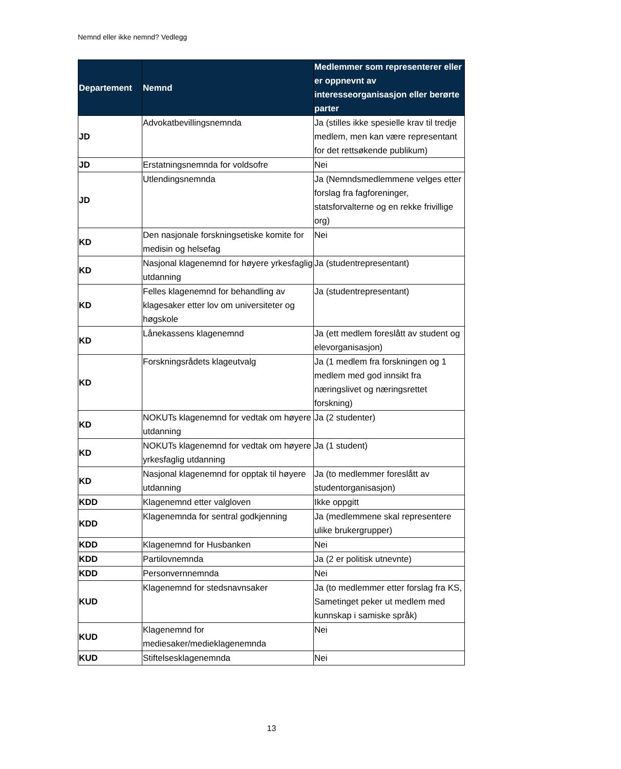Nemnd eller ikke nemnd? Vedlegg
| Departement | Nemnd | Medlemmer som representerer eller er oppnevnt av interesseorganisasjon eller berørte parter |
| --- | --- | --- |
| JD | Advokatbevillingsnemnda | Ja (stilles ikke spesielle krav til tredje medlem, men kan være representant for det rettsøkende publikum) |
| JD | Erstatningsnemnda for voldsofre | Nei |
| JD | Utlendingsnemnda | Ja (Nemndsmedlemmene velges etter forslag fra fagforeninger, statsforvalterne og en rekke frivillige org) |
| KD | Den nasjonale forskningsetiske komite for medisin og helsefag | Nei |
| KD | Nasjonal klagenemnd for høyere yrkesfaglig utdanning | Ja (studentrepresentant) |
| KD | Felles klagenemnd for behandling av klagesaker etter lov om universiteter og høgskole | Ja (studentrepresentant) |
| KD | Lånekassens klagenemnd | Ja (ett medlem foreslått av student og elevorganisasjon) |
| KD | Forskningsrådets klageutvalg | Ja (1 medlem fra forskningen og 1 medlem med god innsikt fra næringslivet og næringsrettet forskning) |
| KD | NOKUTs klagenemnd for vedtak om høyere utdanning | Ja (2 studenter) |
| KD | NOKUTs klagenemnd for vedtak om høyere yrkesfaglig utdanning | Ja (1 student) |
| KD | Nasjonal klagenemnd for opptak til høyere utdanning | Ja (to medlemmer foreslått av studentorganisasjon) |
| KDD | Klagenemnd etter valgloven | Ikke oppgitt |
| KDD | Klagenemnda for sentral godkjenning | Ja (medlemmene skal representere ulike brukergrupper) |
| KDD | Klagenemnd for Husbanken | Nei |
| KDD | Partilovnemnda | Ja (2 er politisk utnevnte) |
| KDD | Personvernnemnda | Nei |
| KUD | Klagenemnd for stedsnavnsaker | Ja (to medlemmer etter forslag fra KS, Sametinget peker ut medlem med kunnskap i samiske språk) |
| KUD | Klagenemnd for mediesaker/medieklagenemnda | Nei |
| KUD | Stiftelsesklagenemnda | Nei |
13